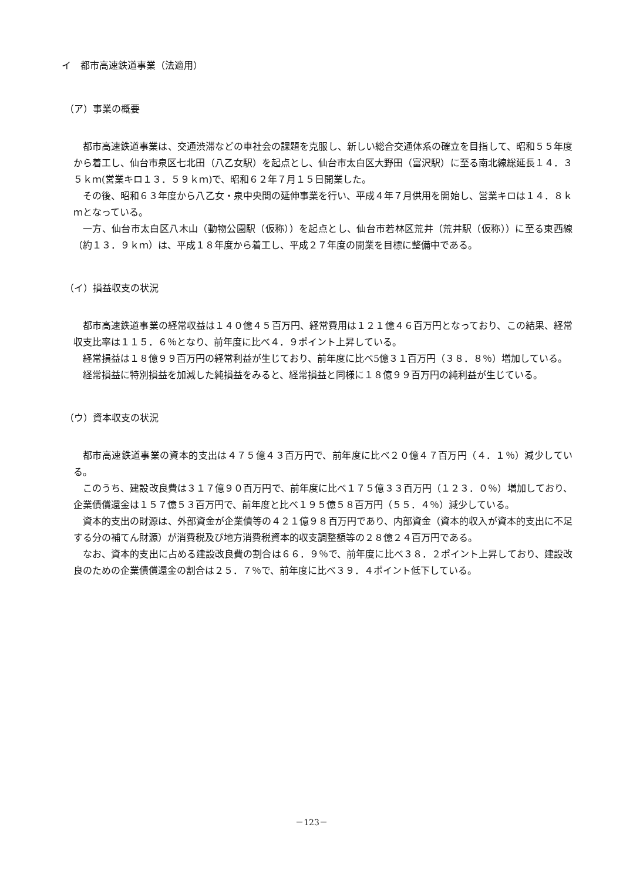イ　都市高速鉄道事業（法適用）
（ア）事業の概要
都市高速鉄道事業は、交通渋滞などの車社会の課題を克服し、新しい総合交通体系の確立を目指して、昭和５５年度から着工し、仙台市泉区七北田（八乙女駅）を起点とし、仙台市太白区大野田（富沢駅）に至る南北線総延長１４．３５ｋｍ(営業キロ１３．５９ｋｍ)で、昭和６２年７月１５日開業した。
その後、昭和６３年度から八乙女・泉中央間の延伸事業を行い、平成４年７月供用を開始し、営業キロは１４．８ｋｍとなっている。
一方、仙台市太白区八木山（動物公園駅（仮称））を起点とし、仙台市若林区荒井（荒井駅（仮称））に至る東西線（約１３．９ｋｍ）は、平成１８年度から着工し、平成２７年度の開業を目標に整備中である。
（イ）損益収支の状況
都市高速鉄道事業の経常収益は１４０億４５百万円、経常費用は１２１億４６百万円となっており、この結果、経常収支比率は１１５．６％となり、前年度に比べ４．９ポイント上昇している。
経常損益は１８億９９百万円の経常利益が生じており、前年度に比べ5億３１百万円（３８．８％）増加している。
経常損益に特別損益を加減した純損益をみると、経常損益と同様に１８億９９百万円の純利益が生じている。
（ウ）資本収支の状況
都市高速鉄道事業の資本的支出は４７５億４３百万円で、前年度に比べ２０億４７百万円（４．１％）減少している。
このうち、建設改良費は３１７億９０百万円で、前年度に比べ１７５億３３百万円（１２３．０％）増加しており、企業債償還金は１５７億５３百万円で、前年度と比べ１９５億５８百万円（５５．４％）減少している。
資本的支出の財源は、外部資金が企業債等の４２１億９８百万円であり、内部資金（資本的収入が資本的支出に不足する分の補てん財源）が消費税及び地方消費税資本的収支調整額等の２８億２４百万円である。
なお、資本的支出に占める建設改良費の割合は６６．９％で、前年度に比べ３８．２ポイント上昇しており、建設改良のための企業債償還金の割合は２５．７％で、前年度に比べ３９．４ポイント低下している。
－123－